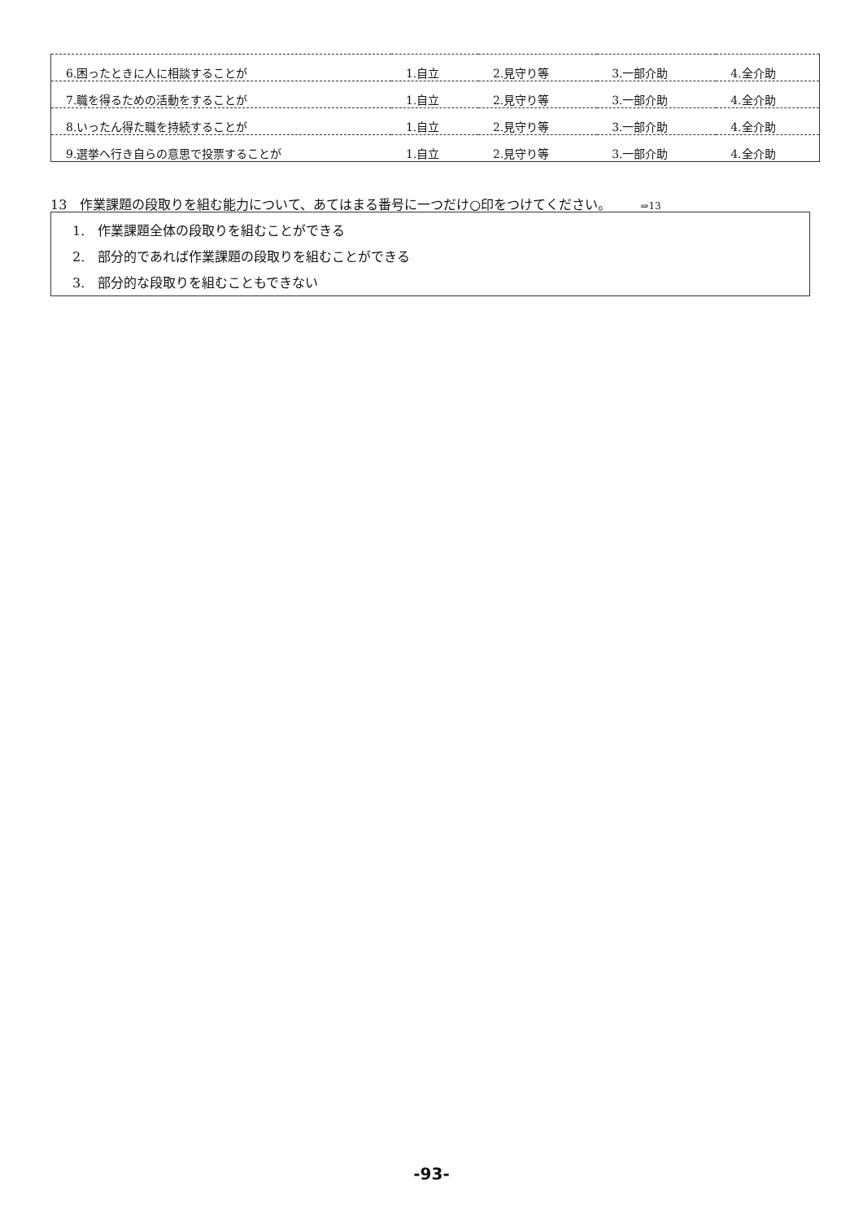| 6.困ったときに人に相談することが | 1.自立 | 2.見守り等 | 3.一部介助 | 4.全介助 |
| 7.職を得るための活動をすることが | 1.自立 | 2.見守り等 | 3.一部介助 | 4.全介助 |
| 8.いったん得た職を持続することが | 1.自立 | 2.見守り等 | 3.一部介助 | 4.全介助 |
| 9.選挙へ行き自らの意思で投票することが | 1.自立 | 2.見守り等 | 3.一部介助 | 4.全介助 |
13　作業課題の段取りを組む能力について、あてはまる番号に一つだけ○印をつけてください。 ⇒13
1.　作業課題全体の段取りを組むことができる
2.　部分的であれば作業課題の段取りを組むことができる
3.　部分的な段取りを組むこともできない
-93-